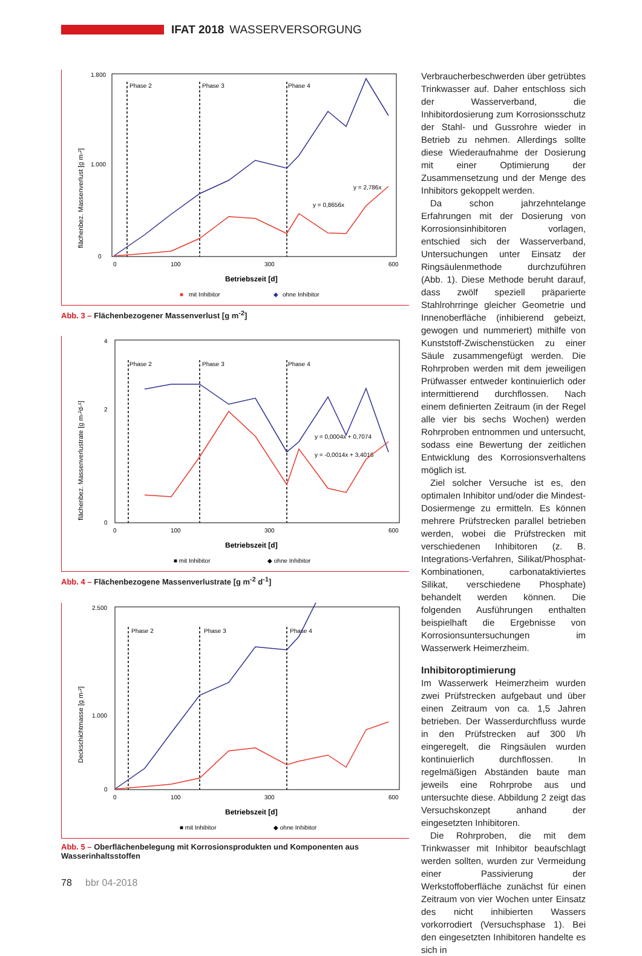IFAT 2018 WASSERVERSORGUNG
flächenbez. Massenverlust [g m-²]
1.800
1.000
0
0
100
300
600
Phase 2
Phase 3
Phase 4
y = 2,786x
y = 0,8656x
Betriebszeit [d]
■
mit Inhibitor
◆
ohne Inhibitor
Abb. 3 – Flächenbezogener Massenverlust [g m<sup>-2</sup>]
flächenbez. Massenverlustrate [g m-²d-¹]
4
2
0
0
100
300
600
Phase 2
Phase 3
Phase 4
y = -0,0014x + 3,4016
y = 0,0004x + 0,7074
Betriebszeit [d]
■ mit Inhibitor
◆ ohne Inhibitor
Abb. 4 – Flächenbezogene Massenverlustrate [g m<sup>-2</sup> d<sup>-1</sup>]
Deckschichtmasse [g m-²]
2.500
1.000
0
0
100
300
600
Phase 2
Phase 3
Phase 4
Betriebszeit [d]
■ mit Inhibitor
◆ ohne Inhibitor
Abb. 5 – Oberflächenbelegung mit Korrosionsprodukten und Komponenten aus Wasserinhaltsstoffen
Verbraucherbeschwerden über getrübtes Trinkwasser auf. Daher entschloss sich der Wasserverband, die Inhibitordosierung zum Korrosionsschutz der Stahl- und Gussrohre wieder in Betrieb zu nehmen. Allerdings sollte diese Wiederaufnahme der Dosierung mit einer Optimierung der Zusammensetzung und der Menge des Inhibitors gekoppelt werden.
Da schon jahrzehntelange Erfahrungen mit der Dosierung von Korrosionsinhibitoren vorlagen, entschied sich der Wasserverband, Untersuchungen unter Einsatz der Ringsäulenmethode durchzuführen (Abb. 1). Diese Methode beruht darauf, dass zwölf speziell präparierte Stahlrohrringe gleicher Geometrie und Innenoberfläche (inhibierend gebeizt, gewogen und nummeriert) mithilfe von Kunststoff-Zwischenstücken zu einer Säule zusammengefügt werden. Die Rohrproben werden mit dem jeweiligen Prüfwasser entweder kontinuierlich oder intermittierend durchflossen. Nach einem definierten Zeitraum (in der Regel alle vier bis sechs Wochen) werden Rohrproben entnommen und untersucht, sodass eine Bewertung der zeitlichen Entwicklung des Korrosionsverhaltens möglich ist.
Ziel solcher Versuche ist es, den optimalen Inhibitor und/oder die Mindest-Dosiermenge zu ermitteln. Es können mehrere Prüfstrecken parallel betrieben werden, wobei die Prüfstrecken mit verschiedenen Inhibitoren (z. B. Integrations-Verfahren, Silikat/Phosphat-Kombinationen, carbonataktiviertes Silikat, verschiedene Phosphate) behandelt werden können. Die folgenden Ausführungen enthalten beispielhaft die Ergebnisse von Korrosionsuntersuchungen im Wasserwerk Heimerzheim.
Inhibitoroptimierung
Im Wasserwerk Heimerzheim wurden zwei Prüfstrecken aufgebaut und über einen Zeitraum von ca. 1,5 Jahren betrieben. Der Wasserdurchfluss wurde in den Prüfstrecken auf 300 l/h eingeregelt, die Ringsäulen wurden kontinuierlich durchflossen. In regelmäßigen Abständen baute man jeweils eine Rohrprobe aus und untersuchte diese. Abbildung 2 zeigt das Versuchskonzept anhand der eingesetzten Inhibitoren.
Die Rohrproben, die mit dem Trinkwasser mit Inhibitor beaufschlagt werden sollten, wurden zur Vermeidung einer Passivierung der Werkstoffoberfläche zunächst für einen Zeitraum von vier Wochen unter Einsatz des nicht inhibierten Wassers vorkorrodiert (Versuchsphase 1). Bei den eingesetzten Inhibitoren handelte es sich in
78 bbr 04-2018